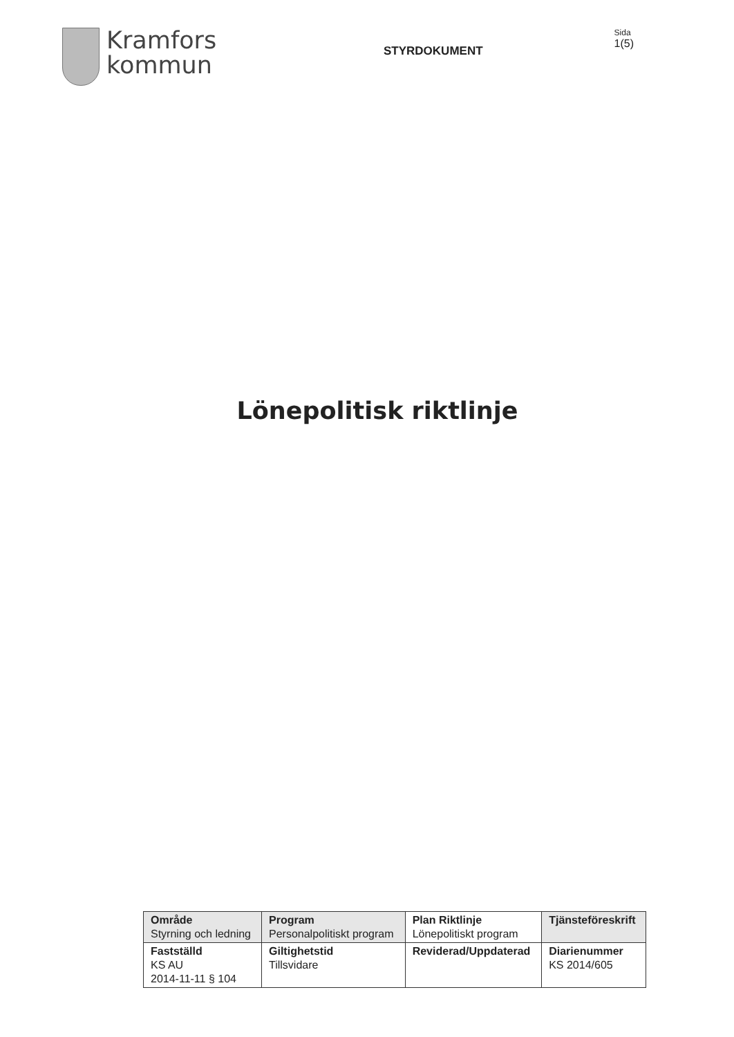Kramfors
kommun
STYRDOKUMENT
Sida
1(5)
Lönepolitisk riktlinje
| Område Styrning och ledning | Program Personalpolitiskt program | Plan Riktlinje Lönepolitiskt program | Tjänsteföreskrift |
| Fastställd KS AU 2014-11-11 § 104 | Giltighetstid Tillsvidare | Reviderad/Uppdaterad | Diarienummer KS 2014/605 |